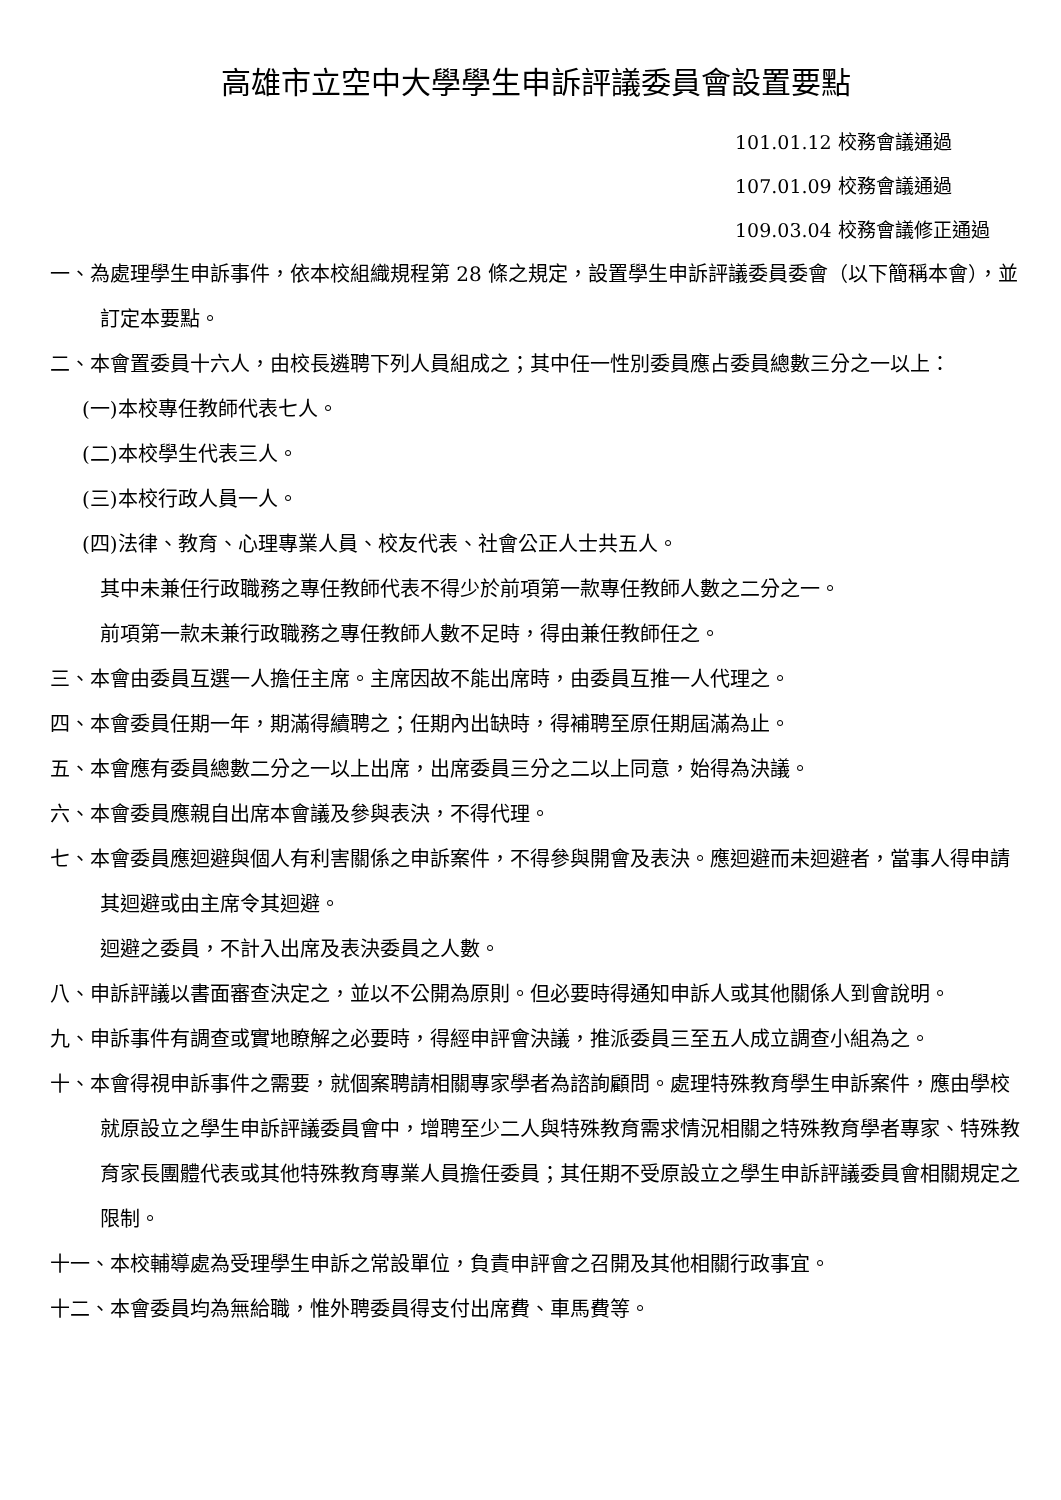高雄市立空中大學學生申訴評議委員會設置要點
101.01.12 校務會議通過
107.01.09 校務會議通過
109.03.04 校務會議修正通過
一、為處理學生申訴事件，依本校組織規程第 28 條之規定，設置學生申訴評議委員委會（以下簡稱本會），並訂定本要點。
二、本會置委員十六人，由校長遴聘下列人員組成之；其中任一性別委員應占委員總數三分之一以上：
(一)本校專任教師代表七人。
(二)本校學生代表三人。
(三)本校行政人員一人。
(四)法律、教育、心理專業人員、校友代表、社會公正人士共五人。
其中未兼任行政職務之專任教師代表不得少於前項第一款專任教師人數之二分之一。
前項第一款未兼行政職務之專任教師人數不足時，得由兼任教師任之。
三、本會由委員互選一人擔任主席。主席因故不能出席時，由委員互推一人代理之。
四、本會委員任期一年，期滿得續聘之；任期內出缺時，得補聘至原任期屆滿為止。
五、本會應有委員總數二分之一以上出席，出席委員三分之二以上同意，始得為決議。
六、本會委員應親自出席本會議及參與表決，不得代理。
七、本會委員應迴避與個人有利害關係之申訴案件，不得參與開會及表決。應迴避而未迴避者，當事人得申請其迴避或由主席令其迴避。
迴避之委員，不計入出席及表決委員之人數。
八、申訴評議以書面審查決定之，並以不公開為原則。但必要時得通知申訴人或其他關係人到會說明。
九、申訴事件有調查或實地瞭解之必要時，得經申評會決議，推派委員三至五人成立調查小組為之。
十、本會得視申訴事件之需要，就個案聘請相關專家學者為諮詢顧問。處理特殊教育學生申訴案件，應由學校就原設立之學生申訴評議委員會中，增聘至少二人與特殊教育需求情況相關之特殊教育學者專家、特殊教育家長團體代表或其他特殊教育專業人員擔任委員；其任期不受原設立之學生申訴評議委員會相關規定之限制。
十一、本校輔導處為受理學生申訴之常設單位，負責申評會之召開及其他相關行政事宜。
十二、本會委員均為無給職，惟外聘委員得支付出席費、車馬費等。